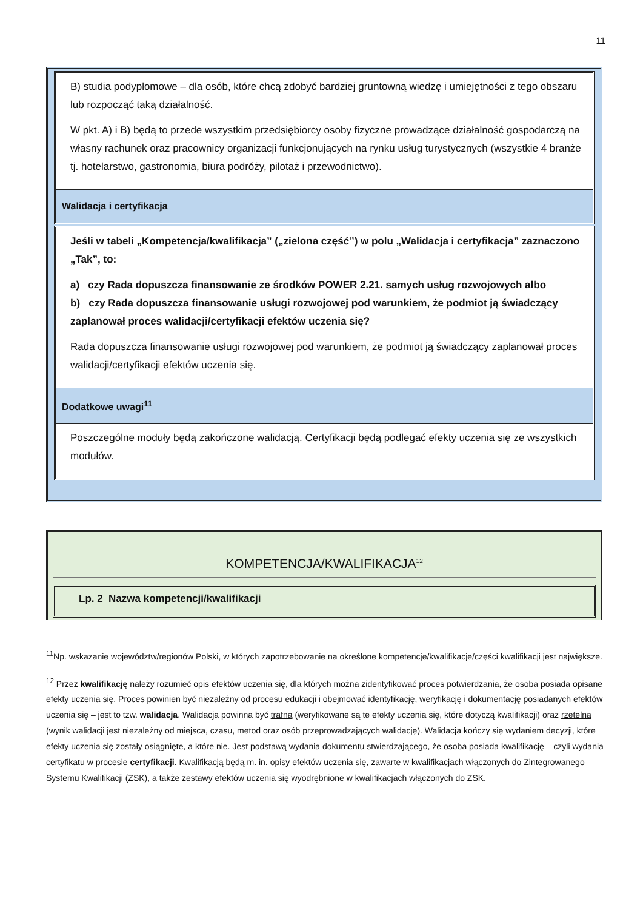11
B) studia podyplomowe – dla osób, które chcą zdobyć bardziej gruntowną wiedzę i umiejętności z tego obszaru lub rozpocząć taką działalność.
W pkt. A) i B) będą to przede wszystkim przedsiębiorcy osoby fizyczne prowadzące działalność gospodarczą na własny rachunek oraz pracownicy organizacji funkcjonujących na rynku usług turystycznych (wszystkie 4 branże tj. hotelarstwo, gastronomia, biura podróży, pilotaż i przewodnictwo).
Walidacja i certyfikacja
Jeśli w tabeli „Kompetencja/kwalifikacja” („zielona część”) w polu „Walidacja i certyfikacja” zaznaczono „Tak”, to:
a) czy Rada dopuszcza finansowanie ze środków POWER 2.21. samych usług rozwojowych albo
b) czy Rada dopuszcza finansowanie usługi rozwojowej pod warunkiem, że podmiot ją świadczący zaplanował proces walidacji/certyfikacji efektów uczenia się?
Rada dopuszcza finansowanie usługi rozwojowej pod warunkiem, że podmiot ją świadczący zaplanował proces walidacji/certyfikacji efektów uczenia się.
Dodatkowe uwagi<sup>11</sup>
Poszczególne moduły będą zakończone walidacją. Certyfikacji będą podlegać efekty uczenia się ze wszystkich modułów.
KOMPETENCJA/KWALIFIKACJA<sup>12</sup>
Lp. 2 Nazwa kompetencji/kwalifikacji
<sup>11</sup> Np. wskazanie województw/regionów Polski, w których zapotrzebowanie na określone kompetencje/kwalifikacje/części kwalifikacji jest największe.
<sup>12</sup> Przez kwalifikację należy rozumieć opis efektów uczenia się, dla których można zidentyfikować proces potwierdzania, że osoba posiada opisane efekty uczenia się. Proces powinien być niezależny od procesu edukacji i obejmować identyfikację, weryfikację i dokumentację posiadanych efektów uczenia się – jest to tzw. walidacja. Walidacja powinna być trafna (weryfikowane są te efekty uczenia się, które dotyczą kwalifikacji) oraz rzetelna (wynik walidacji jest niezależny od miejsca, czasu, metod oraz osób przeprowadzających walidację). Walidacja kończy się wydaniem decyzji, które efekty uczenia się zostały osiągnięte, a które nie. Jest podstawą wydania dokumentu stwierdzającego, że osoba posiada kwalifikację – czyli wydania certyfikatu w procesie certyfikacji. Kwalifikacją będą m. in. opisy efektów uczenia się, zawarte w kwalifikacjach włączonych do Zintegrowanego Systemu Kwalifikacji (ZSK), a także zestawy efektów uczenia się wyodrębnione w kwalifikacjach włączonych do ZSK.